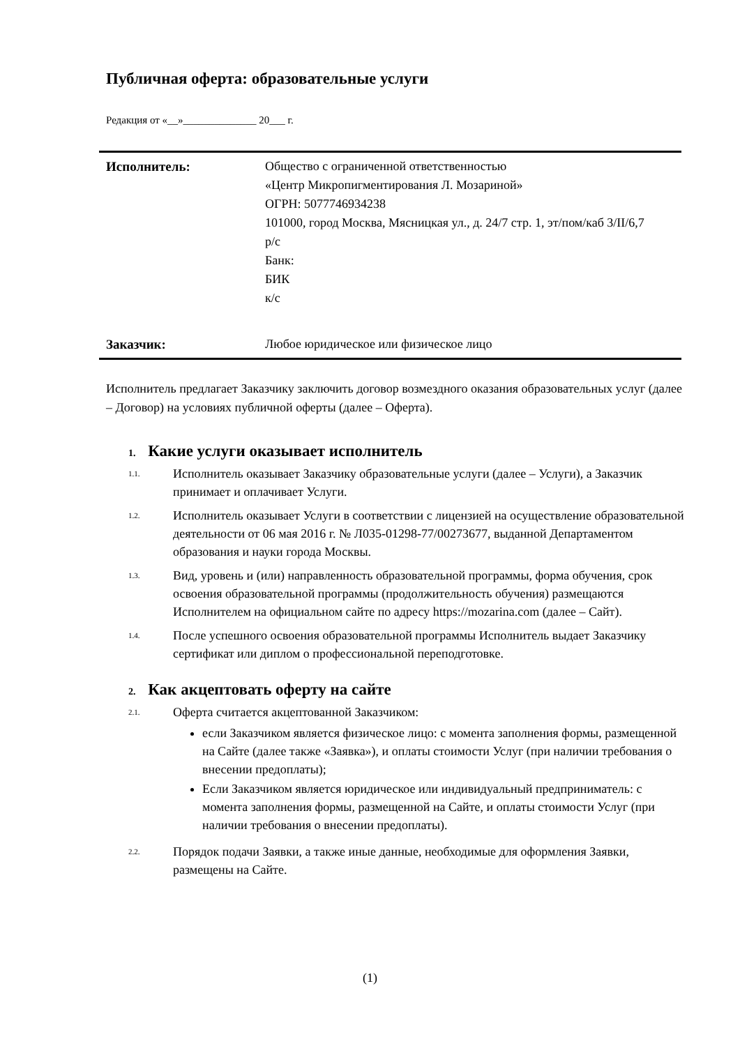Публичная оферта: образовательные услуги
Редакция от «__»______________ 20___ г.
| Исполнитель: | Общество с ограниченной ответственностью «Центр Микропигментирования Л. Мозариной» ОГРН: 5077746934238 101000, город Москва, Мясницкая ул., д. 24/7 стр. 1, эт/пом/каб 3/II/6,7 р/с Банк: БИК к/с |
| Заказчик: | Любое юридическое или физическое лицо |
Исполнитель предлагает Заказчику заключить договор возмездного оказания образовательных услуг (далее – Договор) на условиях публичной оферты (далее – Оферта).
1. Какие услуги оказывает исполнитель
1.1.
Исполнитель оказывает Заказчику образовательные услуги (далее – Услуги), а Заказчик принимает и оплачивает Услуги.
1.2.
Исполнитель оказывает Услуги в соответствии с лицензией на осуществление образовательной деятельности от 06 мая 2016 г. № Л035-01298-77/00273677, выданной Департаментом образования и науки города Москвы.
1.3.
Вид, уровень и (или) направленность образовательной программы, форма обучения, срок освоения образовательной программы (продолжительность обучения) размещаются Исполнителем на официальном сайте по адресу https://mozarina.com (далее – Сайт).
1.4.
После успешного освоения образовательной программы Исполнитель выдает Заказчику сертификат или диплом о профессиональной переподготовке.
2. Как акцептовать оферту на сайте
2.1.
Оферта считается акцептованной Заказчиком:
если Заказчиком является физическое лицо: с момента заполнения формы, размещенной на Сайте (далее также «Заявка»), и оплаты стоимости Услуг (при наличии требования о внесении предоплаты);
Если Заказчиком является юридическое или индивидуальный предприниматель: с момента заполнения формы, размещенной на Сайте, и оплаты стоимости Услуг (при наличии требования о внесении предоплаты).
2.2.
Порядок подачи Заявки, а также иные данные, необходимые для оформления Заявки, размещены на Сайте.
(1)